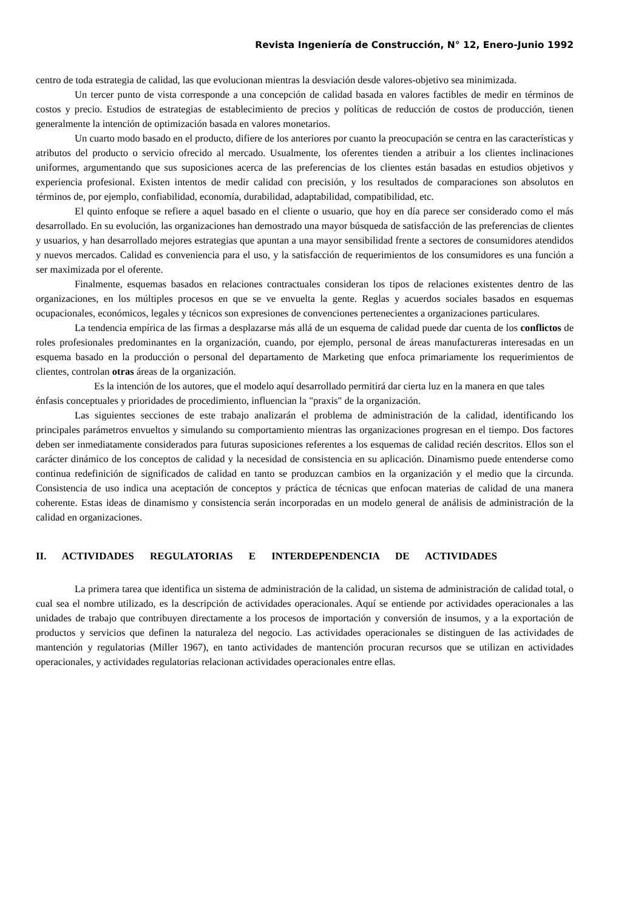Revista Ingeniería de Construcción, N° 12, Enero-Junio 1992
centro de toda estrategia de calidad, las que evolucionan mientras la desviación desde valores-objetivo sea minimizada.
Un tercer punto de vista corresponde a una concepción de calidad basada en valores factibles de medir en términos de costos y precio. Estudios de estrategias de establecimiento de precios y políticas de reducción de costos de producción, tienen generalmente la intención de optimización basada en valores monetarios.
Un cuarto modo basado en el producto, difiere de los anteriores por cuanto la preocupación se centra en las características y atributos del producto o servicio ofrecido al mercado. Usualmente, los oferentes tienden a atribuir a los clientes inclinaciones uniformes, argumentando que sus suposiciones acerca de las preferencias de los clientes están basadas en estudios objetivos y experiencia profesional. Existen intentos de medir calidad con precisión, y los resultados de comparaciones son absolutos en términos de, por ejemplo, confiabilidad, economía, durabilidad, adaptabilidad, compatibilidad, etc.
El quinto enfoque se refiere a aquel basado en el cliente o usuario, que hoy en día parece ser considerado como el más desarrollado. En su evolución, las organizaciones han demostrado una mayor búsqueda de satisfacción de las preferencias de clientes y usuarios, y han desarrollado mejores estrategias que apuntan a una mayor sensibilidad frente a sectores de consumidores atendidos y nuevos mercados. Calidad es conveniencia para el uso, y la satisfacción de requerimientos de los consumidores es una función a ser maximizada por el oferente.
Finalmente, esquemas basados en relaciones contractuales consideran los tipos de relaciones existentes dentro de las organizaciones, en los múltiples procesos en que se ve envuelta la gente. Reglas y acuerdos sociales basados en esquemas ocupacionales, económicos, legales y técnicos son expresiones de convenciones pertenecientes a organizaciones particulares.
La tendencia empírica de las firmas a desplazarse más allá de un esquema de calidad puede dar cuenta de los conflictos de roles profesionales predominantes en la organización, cuando, por ejemplo, personal de áreas manufactureras interesadas en un esquema basado en la producción o personal del departamento de Marketing que enfoca primariamente los requerimientos de clientes, controlan otras áreas de la organización.
Es la intención de los autores, que el modelo aquí desarrollado permitirá dar cierta luz en la manera en que tales énfasis conceptuales y prioridades de procedimiento, influencian la "praxis" de la organización.
Las siguientes secciones de este trabajo analizarán el problema de administración de la calidad, identificando los principales parámetros envueltos y simulando su comportamiento mientras las organizaciones progresan en el tiempo. Dos factores deben ser inmediatamente considerados para futuras suposiciones referentes a los esquemas de calidad recién descritos. Ellos son el carácter dinámico de los conceptos de calidad y la necesidad de consistencia en su aplicación. Dinamismo puede entenderse como continua redefinición de significados de calidad en tanto se produzcan cambios en la organización y el medio que la circunda. Consistencia de uso indica una aceptación de conceptos y práctica de técnicas que enfocan materias de calidad de una manera coherente. Estas ideas de dinamismo y consistencia serán incorporadas en un modelo general de análisis de administración de la calidad en organizaciones.
II. ACTIVIDADES REGULATORIAS E INTERDEPENDENCIA DE ACTIVIDADES
La primera tarea que identifica un sistema de administración de la calidad, un sistema de administración de calidad total, o cual sea el nombre utilizado, es la descripción de actividades operacionales. Aquí se entiende por actividades operacionales a las unidades de trabajo que contribuyen directamente a los procesos de importación y conversión de insumos, y a la exportación de productos y servicios que definen la naturaleza del negocio. Las actividades operacionales se distinguen de las actividades de mantención y regulatorias (Miller 1967), en tanto actividades de mantención procuran recursos que se utilizan en actividades operacionales, y actividades regulatorias relacionan actividades operacionales entre ellas.